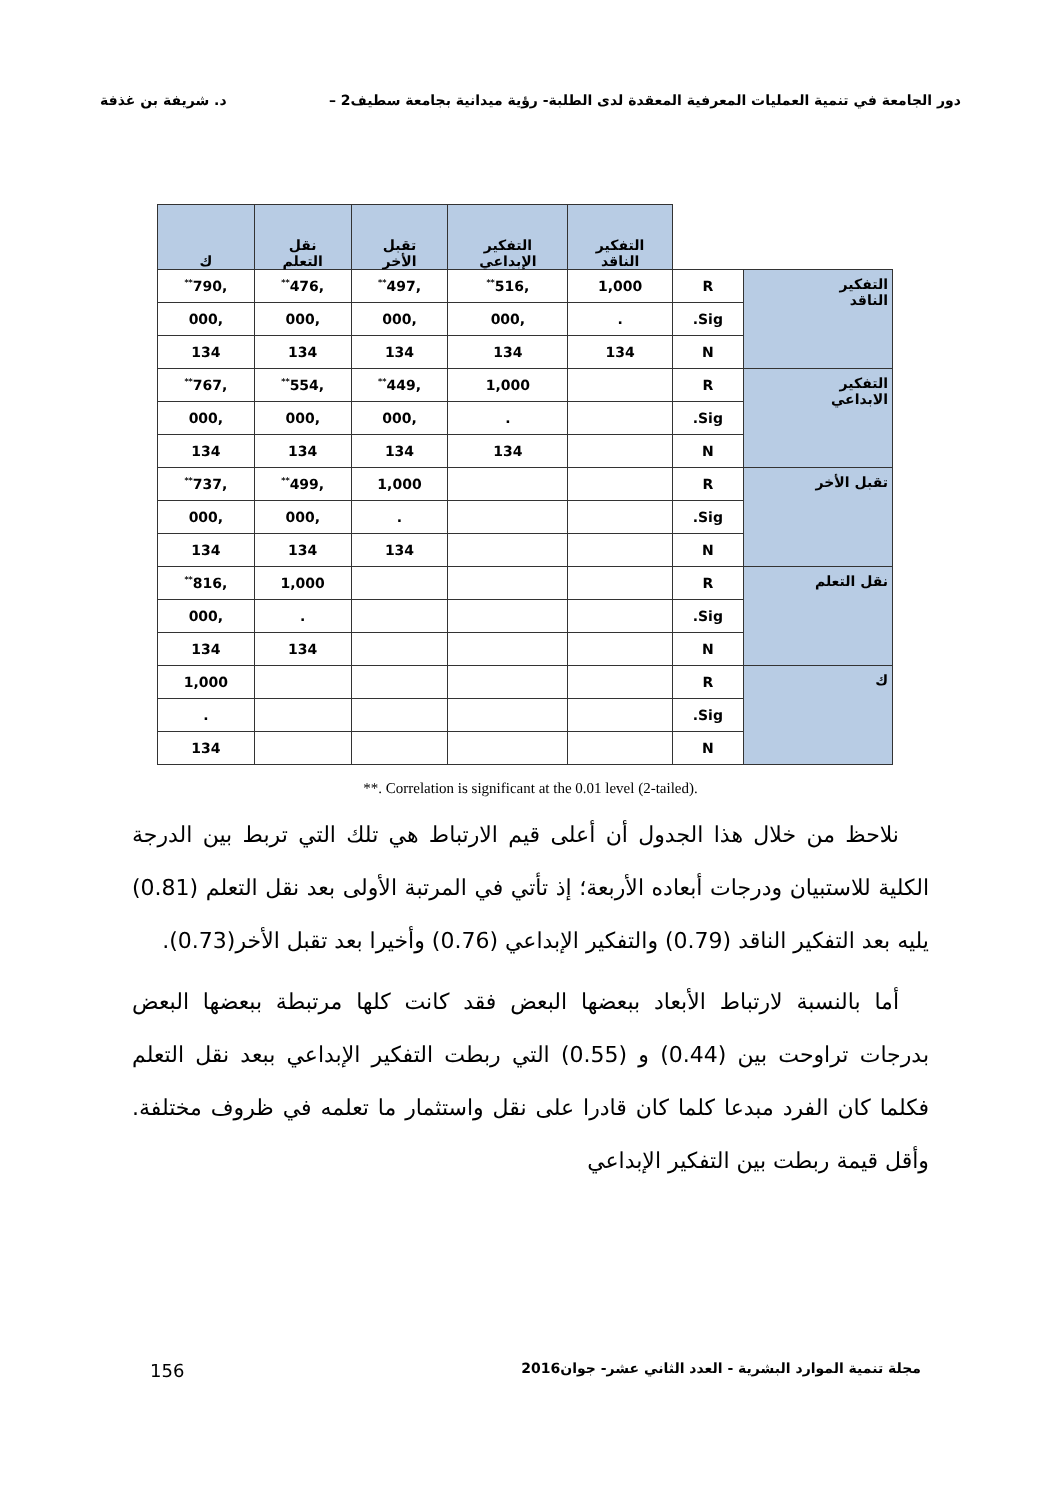دور الجامعة في تنمية العمليات المعرفية المعقدة لدى الطلبة- رؤية ميدانية بجامعة سطيف2 – د. شريفة بن غذفة
| | | التفكير الناقد | التفكير الإبداعي | تقبل الأخر | نقل التعلم | ك |
| --- | --- | --- | --- | --- | --- | --- |
| التفكير الناقد | R | 1,000 | ,516<sup>**</sup> | ,497<sup>**</sup> | ,476<sup>**</sup> | ,790<sup>**</sup> |
| | Sig. | . | ,000 | ,000 | ,000 | ,000 |
| | N | 134 | 134 | 134 | 134 | 134 |
| التفكير الابداعي | R | | 1,000 | ,449<sup>**</sup> | ,554<sup>**</sup> | ,767<sup>**</sup> |
| | Sig. | | . | ,000 | ,000 | ,000 |
| | N | | 134 | 134 | 134 | 134 |
| تقبل الأخر | R | | | 1,000 | ,499<sup>**</sup> | ,737<sup>**</sup> |
| | Sig. | | | . | ,000 | ,000 |
| | N | | | 134 | 134 | 134 |
| نقل التعلم | R | | | | 1,000 | ,816<sup>**</sup> |
| | Sig. | | | | . | ,000 |
| | N | | | | 134 | 134 |
| ك | R | | | | | 1,000 |
| | Sig. | | | | | . |
| | N | | | | | 134 |
**. Correlation is significant at the 0.01 level (2-tailed).
نلاحظ من خلال هذا الجدول أن أعلى قيم الارتباط هي تلك التي تربط بين الدرجة الكلية للاستبيان ودرجات أبعاده الأربعة؛ إذ تأتي في المرتبة الأولى بعد نقل التعلم (0.81) يليه بعد التفكير الناقد (0.79) والتفكير الإبداعي (0.76) وأخيرا بعد تقبل الأخر(0.73).
أما بالنسبة لارتباط الأبعاد ببعضها البعض فقد كانت كلها مرتبطة ببعضها البعض بدرجات تراوحت بين (0.44) و (0.55) التي ربطت التفكير الإبداعي ببعد نقل التعلم فكلما كان الفرد مبدعا كلما كان قادرا على نقل واستثمار ما تعلمه في ظروف مختلفة. وأقل قيمة ربطت بين التفكير الإبداعي
مجلة تنمية الموارد البشرية - العدد الثاني عشر- جوان2016 156